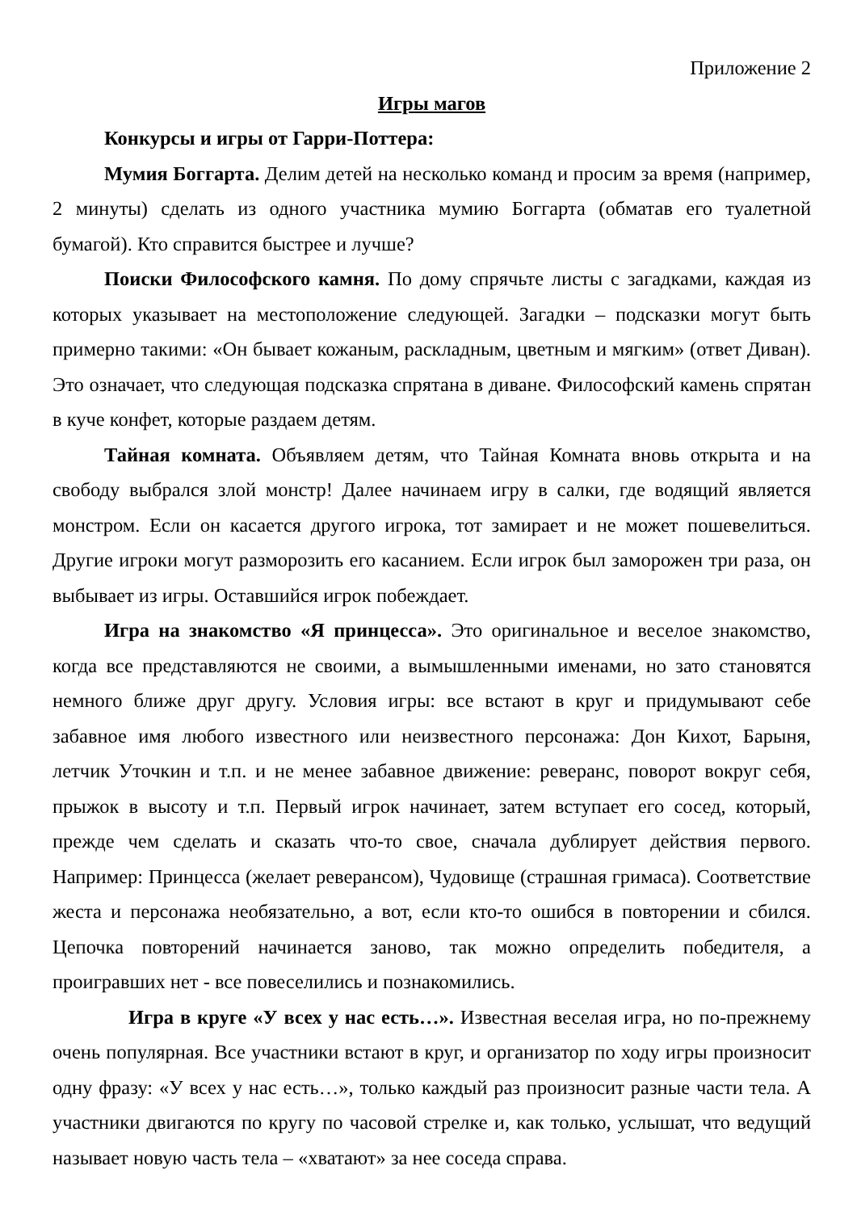Приложение 2
Игры магов
Конкурсы и игры от Гарри-Поттера:
Мумия Боггарта. Делим детей на несколько команд и просим за время (например, 2 минуты) сделать из одного участника мумию Боггарта (обматав его туалетной бумагой). Кто справится быстрее и лучше?
Поиски Философского камня. По дому спрячьте листы с загадками, каждая из которых указывает на местоположение следующей. Загадки – подсказки могут быть примерно такими: «Он бывает кожаным, раскладным, цветным и мягким» (ответ Диван). Это означает, что следующая подсказка спрятана в диване. Философский камень спрятан в куче конфет, которые раздаем детям.
Тайная комната. Объявляем детям, что Тайная Комната вновь открыта и на свободу выбрался злой монстр! Далее начинаем игру в салки, где водящий является монстром. Если он касается другого игрока, тот замирает и не может пошевелиться. Другие игроки могут разморозить его касанием. Если игрок был заморожен три раза, он выбывает из игры. Оставшийся игрок побеждает.
Игра на знакомство «Я принцесса». Это оригинальное и веселое знакомство, когда все представляются не своими, а вымышленными именами, но зато становятся немного ближе друг другу. Условия игры: все встают в круг и придумывают себе забавное имя любого известного или неизвестного персонажа: Дон Кихот, Барыня, летчик Уточкин и т.п. и не менее забавное движение: реверанс, поворот вокруг себя, прыжок в высоту и т.п. Первый игрок начинает, затем вступает его сосед, который, прежде чем сделать и сказать что-то свое, сначала дублирует действия первого. Например: Принцесса (желает реверансом), Чудовище (страшная гримаса). Соответствие жеста и персонажа необязательно, а вот, если кто-то ошибся в повторении и сбился. Цепочка повторений начинается заново, так можно определить победителя, а проигравших нет - все повеселились и познакомились.
Игра в круге «У всех у нас есть…». Известная веселая игра, но по-прежнему очень популярная. Все участники встают в круг, и организатор по ходу игры произносит одну фразу: «У всех у нас есть…», только каждый раз произносит разные части тела. А участники двигаются по кругу по часовой стрелке и, как только, услышат, что ведущий называет новую часть тела – «хватают» за нее соседа справа.